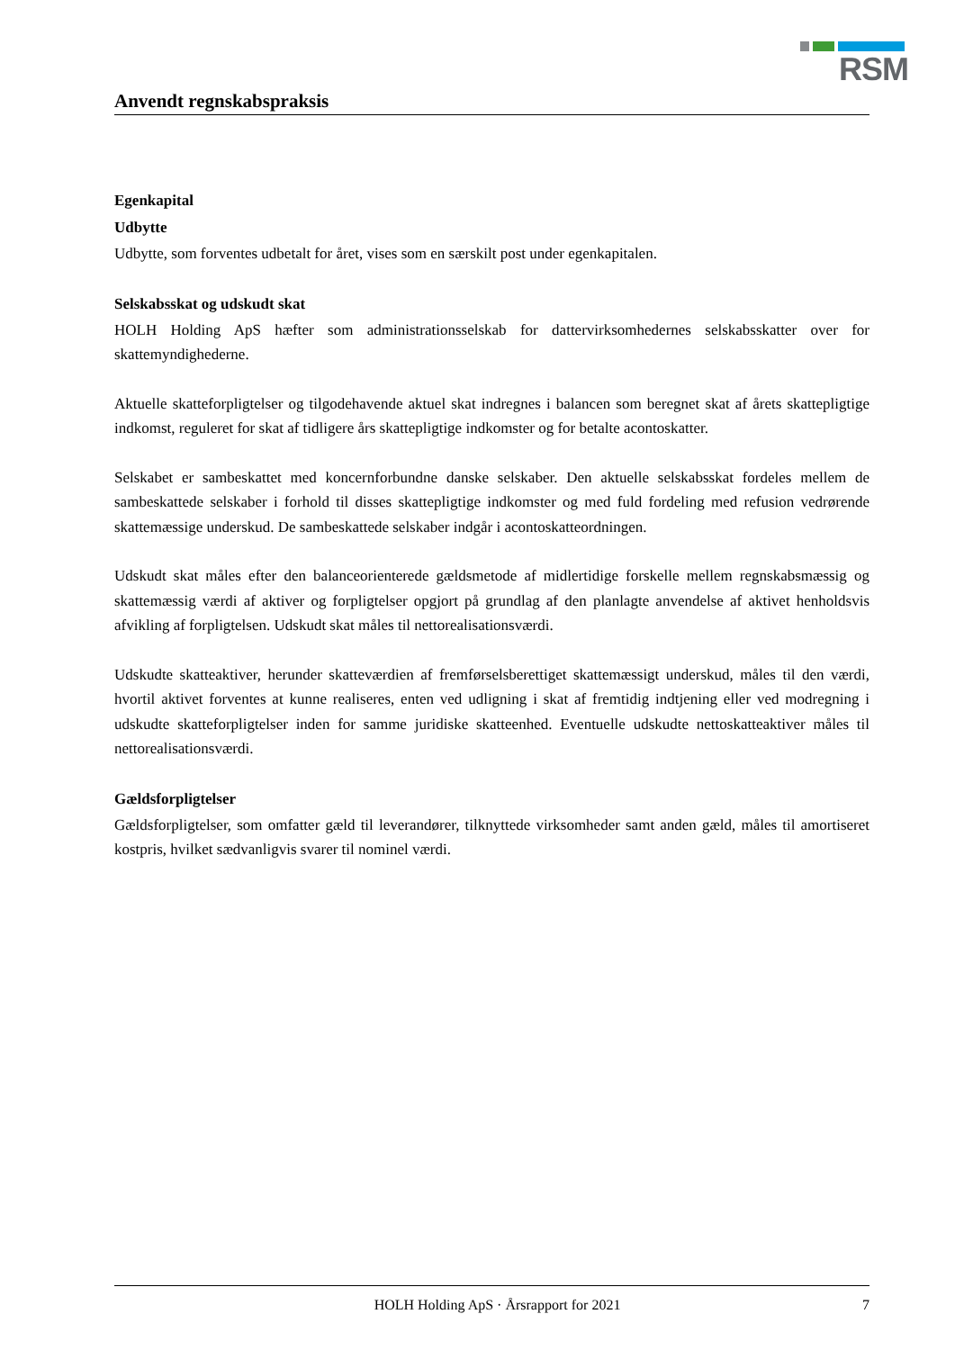RSM
Anvendt regnskabspraksis
Egenkapital
Udbytte
Udbytte, som forventes udbetalt for året, vises som en særskilt post under egenkapitalen.
Selskabsskat og udskudt skat
HOLH Holding ApS hæfter som administrationsselskab for dattervirksomhedernes selskabsskatter over for skattemyndighederne.
Aktuelle skatteforpligtelser og tilgodehavende aktuel skat indregnes i balancen som beregnet skat af årets skattepligtige indkomst, reguleret for skat af tidligere års skattepligtige indkomster og for betalte acontoskatter.
Selskabet er sambeskattet med koncernforbundne danske selskaber. Den aktuelle selskabsskat fordeles mellem de sambeskattede selskaber i forhold til disses skattepligtige indkomster og med fuld fordeling med refusion vedrørende skattemæssige underskud. De sambeskattede selskaber indgår i acontoskatteordningen.
Udskudt skat måles efter den balanceorienterede gældsmetode af midlertidige forskelle mellem regnskabsmæssig og skattemæssig værdi af aktiver og forpligtelser opgjort på grundlag af den planlagte anvendelse af aktivet henholdsvis afvikling af forpligtelsen. Udskudt skat måles til nettorealisationsværdi.
Udskudte skatteaktiver, herunder skatteværdien af fremførselsberettiget skattemæssigt underskud, måles til den værdi, hvortil aktivet forventes at kunne realiseres, enten ved udligning i skat af fremtidig indtjening eller ved modregning i udskudte skatteforpligtelser inden for samme juridiske skatteenhed. Eventuelle udskudte nettoskatteaktiver måles til nettorealisationsværdi.
Gældsforpligtelser
Gældsforpligtelser, som omfatter gæld til leverandører, tilknyttede virksomheder samt anden gæld, måles til amortiseret kostpris, hvilket sædvanligvis svarer til nominel værdi.
HOLH Holding ApS · Årsrapport for 2021 7